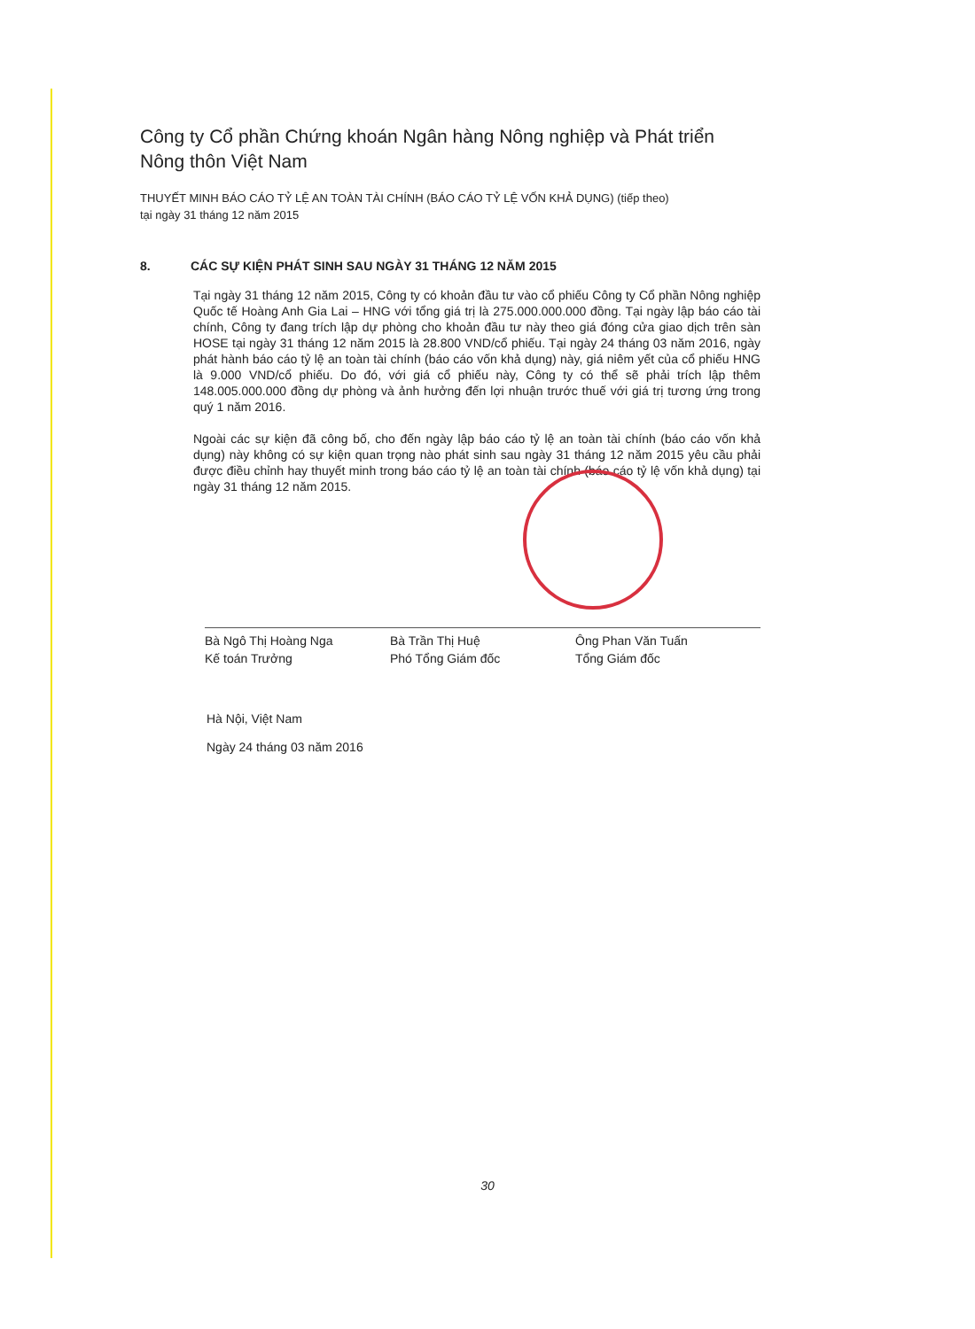Công ty Cổ phần Chứng khoán Ngân hàng Nông nghiệp và Phát triển Nông thôn Việt Nam
THUYẾT MINH BÁO CÁO TỶ LỆ AN TOÀN TÀI CHÍNH (BÁO CÁO TỶ LỆ VỐN KHẢ DỤNG) (tiếp theo)
tại ngày 31 tháng 12 năm 2015
8. CÁC SỰ KIỆN PHÁT SINH SAU NGÀY 31 THÁNG 12 NĂM 2015
Tại ngày 31 tháng 12 năm 2015, Công ty có khoản đầu tư vào cổ phiếu Công ty Cổ phần Nông nghiệp Quốc tế Hoàng Anh Gia Lai – HNG với tổng giá trị là 275.000.000.000 đồng. Tại ngày lập báo cáo tài chính, Công ty đang trích lập dự phòng cho khoản đầu tư này theo giá đóng cửa giao dịch trên sàn HOSE tại ngày 31 tháng 12 năm 2015 là 28.800 VND/cổ phiếu. Tại ngày 24 tháng 03 năm 2016, ngày phát hành báo cáo tỷ lệ an toàn tài chính (báo cáo vốn khả dụng) này, giá niêm yết của cổ phiếu HNG là 9.000 VND/cổ phiếu. Do đó, với giá cổ phiếu này, Công ty có thể sẽ phải trích lập thêm 148.005.000.000 đồng dự phòng và ảnh hưởng đến lợi nhuận trước thuế với giá trị tương ứng trong quý 1 năm 2016.
Ngoài các sự kiện đã công bố, cho đến ngày lập báo cáo tỷ lệ an toàn tài chính (báo cáo vốn khả dụng) này không có sự kiện quan trọng nào phát sinh sau ngày 31 tháng 12 năm 2015 yêu cầu phải được điều chỉnh hay thuyết minh trong báo cáo tỷ lệ an toàn tài chính (báo cáo tỷ lệ vốn khả dụng) tại ngày 31 tháng 12 năm 2015.
Bà Ngô Thị Hoàng Nga
Kế toán Trưởng
Bà Trần Thị Huệ
Phó Tổng Giám đốc
Ông Phan Văn Tuấn
Tổng Giám đốc
Hà Nội, Việt Nam
Ngày 24 tháng 03 năm 2016
30